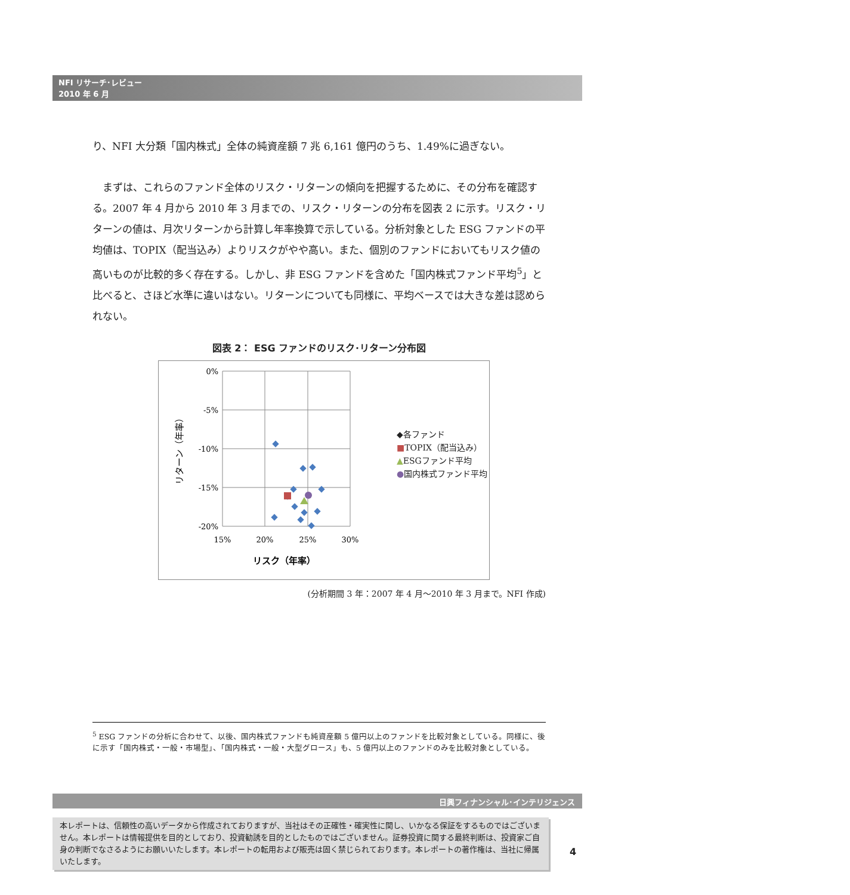NFI リサーチ･レビュー
2010 年 6 月
り、NFI 大分類「国内株式」全体の純資産額 7 兆 6,161 億円のうち、1.49%に過ぎない。
　まずは、これらのファンド全体のリスク・リターンの傾向を把握するために、その分布を確認する。2007 年 4 月から 2010 年 3 月までの、リスク・リターンの分布を図表 2 に示す。リスク・リターンの値は、月次リターンから計算し年率換算で示している。分析対象とした ESG ファンドの平均値は、TOPIX（配当込み）よりリスクがやや高い。また、個別のファンドにおいてもリスク値の高いものが比較的多く存在する。しかし、非 ESG ファンドを含めた「国内株式ファンド平均<sup>5</sup>」と比べると、さほど水準に違いはない。リターンについても同様に、平均ベースでは大きな差は認められない。
図表 2： ESG ファンドのリスク･リターン分布図
0%
-5%
-10%
-15%
-20%
15%
20%
25%
30%
リスク（年率）
リターン（年率）
◆各ファンド
■TOPIX（配当込み）
▲ESGファンド平均
●国内株式ファンド平均
(分析期間 3 年：2007 年 4 月～2010 年 3 月まで。NFI 作成)
<sup>5</sup> ESG ファンドの分析に合わせて、以後、国内株式ファンドも純資産額 5 億円以上のファンドを比較対象としている。同様に、後に示す「国内株式・一般・市場型」、「国内株式・一般・大型グロース」も、5 億円以上のファンドのみを比較対象としている。
日興フィナンシャル･インテリジェンス
本レポートは、信頼性の高いデータから作成されておりますが、当社はその正確性・確実性に関し、いかなる保証をするものではございません。本レポートは情報提供を目的としており、投資勧誘を目的としたものではございません。証券投資に関する最終判断は、投資家ご自身の判断でなさるようにお願いいたします。本レポートの転用および販売は固く禁じられております。本レポートの著作権は、当社に帰属いたします。
4